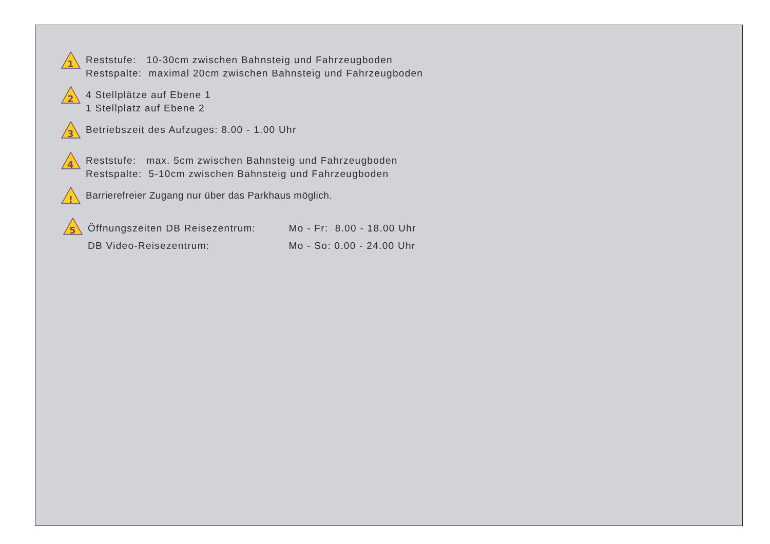1
Reststufe: 10-30cm zwischen Bahnsteig und Fahrzeugboden
Restspalte: maximal 20cm zwischen Bahnsteig und Fahrzeugboden
2
4 Stellplätze auf Ebene 1
1 Stellplatz auf Ebene 2
3
Betriebszeit des Aufzuges: 8.00 - 1.00 Uhr
4
Reststufe: max. 5cm zwischen Bahnsteig und Fahrzeugboden
Restspalte: 5-10cm zwischen Bahnsteig und Fahrzeugboden
!
Barrierefreier Zugang nur über das Parkhaus möglich.
5
Öffnungszeiten DB Reisezentrum: Mo - Fr: 8.00 - 18.00 Uhr
DB Video-Reisezentrum: Mo - So: 0.00 - 24.00 Uhr